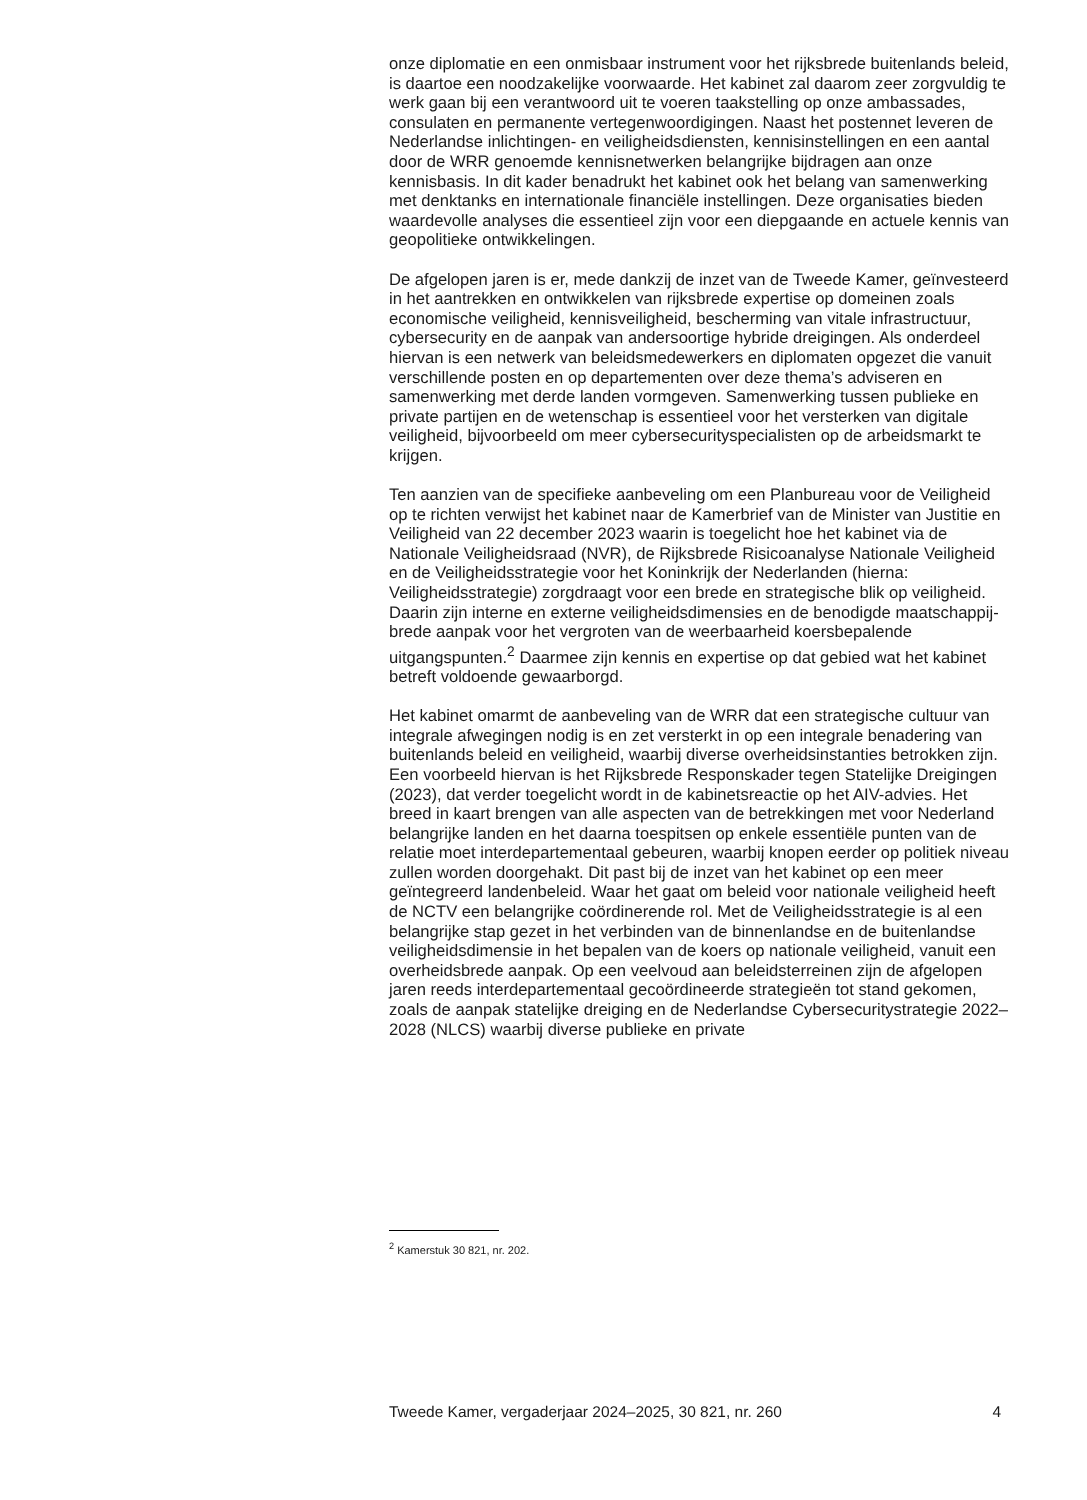onze diplomatie en een onmisbaar instrument voor het rijksbrede buitenlands beleid, is daartoe een noodzakelijke voorwaarde. Het kabinet zal daarom zeer zorgvuldig te werk gaan bij een verantwoord uit te voeren taakstelling op onze ambassades, consulaten en permanente vertegen­woordigingen. Naast het postennet leveren de Nederlandse inlichtingen- en veiligheidsdiensten, kennisinstellingen en een aantal door de WRR genoemde kennisnetwerken belangrijke bijdragen aan onze kennisbasis. In dit kader benadrukt het kabinet ook het belang van samenwerking met denktanks en internationale financiële instellingen. Deze organisaties bieden waardevolle analyses die essentieel zijn voor een diepgaande en actuele kennis van geopolitieke ontwikkelingen.
De afgelopen jaren is er, mede dankzij de inzet van de Tweede Kamer, geïnvesteerd in het aantrekken en ontwikkelen van rijksbrede expertise op domeinen zoals economische veiligheid, kennisveiligheid, bescherming van vitale infrastructuur, cybersecurity en de aanpak van andersoortige hybride dreigingen. Als onderdeel hiervan is een netwerk van beleidsme­dewerkers en diplomaten opgezet die vanuit verschillende posten en op departementen over deze thema’s adviseren en samenwerking met derde landen vormgeven. Samenwerking tussen publieke en private partijen en de wetenschap is essentieel voor het versterken van digitale veiligheid, bijvoorbeeld om meer cybersecurityspecialisten op de arbeidsmarkt te krijgen.
Ten aanzien van de specifieke aanbeveling om een Planbureau voor de Veiligheid op te richten verwijst het kabinet naar de Kamerbrief van de Minister van Justitie en Veiligheid van 22 december 2023 waarin is toegelicht hoe het kabinet via de Nationale Veiligheidsraad (NVR), de Rijksbrede Risicoanalyse Nationale Veiligheid en de Veiligheidsstrategie voor het Koninkrijk der Nederlanden (hierna: Veiligheidsstrategie) zorgdraagt voor een brede en strategische blik op veiligheid. Daarin zijn interne en externe veiligheidsdimensies en de benodigde maatschappij­brede aanpak voor het vergroten van de weerbaarheid koersbepalende uitgangspunten.<sup>2</sup> Daarmee zijn kennis en expertise op dat gebied wat het kabinet betreft voldoende gewaarborgd.
Het kabinet omarmt de aanbeveling van de WRR dat een strategische cultuur van integrale afwegingen nodig is en zet versterkt in op een integrale benadering van buitenlands beleid en veiligheid, waarbij diverse overheidsinstanties betrokken zijn. Een voorbeeld hiervan is het Rijks­brede Responskader tegen Statelijke Dreigingen (2023), dat verder toegelicht wordt in de kabinetsreactie op het AIV-advies. Het breed in kaart brengen van alle aspecten van de betrekkingen met voor Nederland belangrijke landen en het daarna toespitsen op enkele essentiële punten van de relatie moet interdepartementaal gebeuren, waarbij knopen eerder op politiek niveau zullen worden doorgehakt. Dit past bij de inzet van het kabinet op een meer geïntegreerd landenbeleid. Waar het gaat om beleid voor nationale veiligheid heeft de NCTV een belangrijke coördinerende rol. Met de Veiligheidsstrategie is al een belangrijke stap gezet in het verbinden van de binnenlandse en de buitenlandse veiligheidsdimensie in het bepalen van de koers op nationale veiligheid, vanuit een overheids­brede aanpak. Op een veelvoud aan beleidsterreinen zijn de afgelopen jaren reeds interdepartementaal gecoördineerde strategieën tot stand gekomen, zoals de aanpak statelijke dreiging en de Nederlandse Cyberse­curitystrategie 2022–2028 (NLCS) waarbij diverse publieke en private
<sup>2</sup> Kamerstuk 30 821, nr. 202.
Tweede Kamer, vergaderjaar 2024–2025, 30 821, nr. 260 4